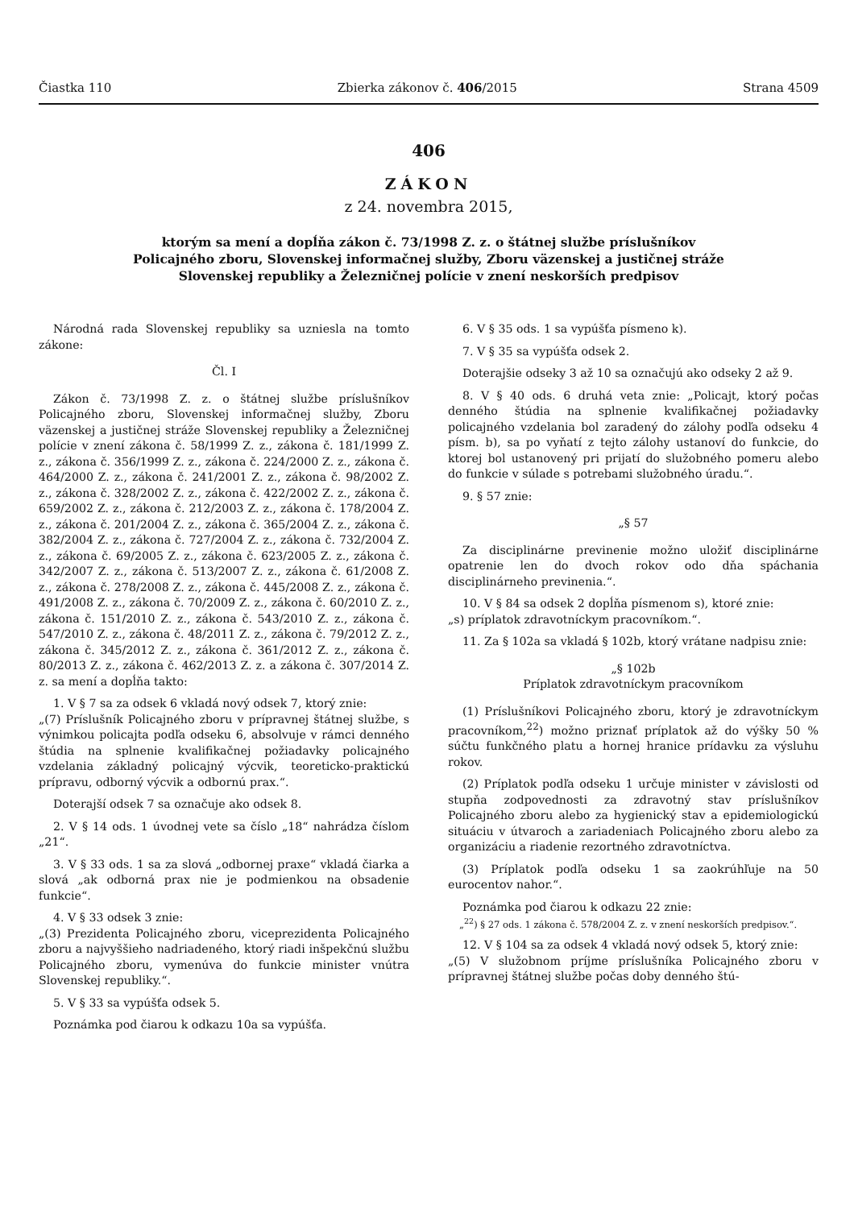Čiastka 110 Zbierka zákonov č. 406/2015 Strana 4509
406
ZÁKON
z 24. novembra 2015,
ktorým sa mení a dopĺňa zákon č. 73/1998 Z. z. o štátnej službe príslušníkov
Policajného zboru, Slovenskej informačnej služby, Zboru väzenskej a justičnej stráže
Slovenskej republiky a Železničnej polície v znení neskorších predpisov
Národná rada Slovenskej republiky sa uzniesla na tomto zákone:
Čl. I
Zákon č. 73/1998 Z. z. o štátnej službe príslušníkov Policajného zboru, Slovenskej informačnej služby, Zboru väzenskej a justičnej stráže Slovenskej republiky a Železničnej polície v znení zákona č. 58/1999 Z. z., zákona č. 181/1999 Z. z., zákona č. 356/1999 Z. z., zákona č. 224/2000 Z. z., zákona č. 464/2000 Z. z., zákona č. 241/2001 Z. z., zákona č. 98/2002 Z. z., zákona č. 328/2002 Z. z., zákona č. 422/2002 Z. z., zákona č. 659/2002 Z. z., zákona č. 212/2003 Z. z., zákona č. 178/2004 Z. z., zákona č. 201/2004 Z. z., zákona č. 365/2004 Z. z., zákona č. 382/2004 Z. z., zákona č. 727/2004 Z. z., zákona č. 732/2004 Z. z., zákona č. 69/2005 Z. z., zákona č. 623/2005 Z. z., zákona č. 342/2007 Z. z., zákona č. 513/2007 Z. z., zákona č. 61/2008 Z. z., zákona č. 278/2008 Z. z., zákona č. 445/2008 Z. z., zákona č. 491/2008 Z. z., zákona č. 70/2009 Z. z., zákona č. 60/2010 Z. z., zákona č. 151/2010 Z. z., zákona č. 543/2010 Z. z., zákona č. 547/2010 Z. z., zákona č. 48/2011 Z. z., zákona č. 79/2012 Z. z., zákona č. 345/2012 Z. z., zákona č. 361/2012 Z. z., zákona č. 80/2013 Z. z., zákona č. 462/2013 Z. z. a zákona č. 307/2014 Z. z. sa mení a dopĺňa takto:
1. V § 7 sa za odsek 6 vkladá nový odsek 7, ktorý znie:
„(7) Príslušník Policajného zboru v prípravnej štátnej službe, s výnimkou policajta podľa odseku 6, absolvuje v rámci denného štúdia na splnenie kvalifikačnej požiadavky policajného vzdelania základný policajný výcvik, teoreticko-praktickú prípravu, odborný výcvik a odbornú prax.“.
Doterajší odsek 7 sa označuje ako odsek 8.
2. V § 14 ods. 1 úvodnej vete sa číslo „18“ nahrádza číslom „21“.
3. V § 33 ods. 1 sa za slová „odbornej praxe“ vkladá čiarka a slová „ak odborná prax nie je podmienkou na obsadenie funkcie“.
4. V § 33 odsek 3 znie:
„(3) Prezidenta Policajného zboru, viceprezidenta Policajného zboru a najvyššieho nadriadeného, ktorý riadi inšpekčnú službu Policajného zboru, vymenúva do funkcie minister vnútra Slovenskej republiky.“.
5. V § 33 sa vypúšťa odsek 5.
Poznámka pod čiarou k odkazu 10a sa vypúšťa.
6. V § 35 ods. 1 sa vypúšťa písmeno k).
7. V § 35 sa vypúšťa odsek 2.
Doterajšie odseky 3 až 10 sa označujú ako odseky 2 až 9.
8. V § 40 ods. 6 druhá veta znie: „Policajt, ktorý počas denného štúdia na splnenie kvalifikačnej požiadavky policajného vzdelania bol zaradený do zálohy podľa odseku 4 písm. b), sa po vyňatí z tejto zálohy ustanoví do funkcie, do ktorej bol ustanovený pri prijatí do služobného pomeru alebo do funkcie v súlade s potrebami služobného úradu.“.
9. § 57 znie:
„§ 57
Za disciplinárne previnenie možno uložiť disciplinárne opatrenie len do dvoch rokov odo dňa spáchania disciplinárneho previnenia.“.
10. V § 84 sa odsek 2 dopĺňa písmenom s), ktoré znie:
„s) príplatok zdravotníckym pracovníkom.“.
11. Za § 102a sa vkladá § 102b, ktorý vrátane nadpisu znie:
„§ 102b
Príplatok zdravotníckym pracovníkom
(1) Príslušníkovi Policajného zboru, ktorý je zdravotníckym pracovníkom,<sup>22</sup>) možno priznať príplatok až do výšky 50 % súčtu funkčného platu a hornej hranice prídavku za výsluhu rokov.
(2) Príplatok podľa odseku 1 určuje minister v závislosti od stupňa zodpovednosti za zdravotný stav príslušníkov Policajného zboru alebo za hygienický stav a epidemiologickú situáciu v útvaroch a zariadeniach Policajného zboru alebo za organizáciu a riadenie rezortného zdravotníctva.
(3) Príplatok podľa odseku 1 sa zaokrúhľuje na 50 eurocentov nahor.“.
Poznámka pod čiarou k odkazu 22 znie:
„<sup>22</sup>) § 27 ods. 1 zákona č. 578/2004 Z. z. v znení neskorších predpisov.“.
12. V § 104 sa za odsek 4 vkladá nový odsek 5, ktorý znie:
„(5) V služobnom príjme príslušníka Policajného zboru v prípravnej štátnej službe počas doby denného štú-